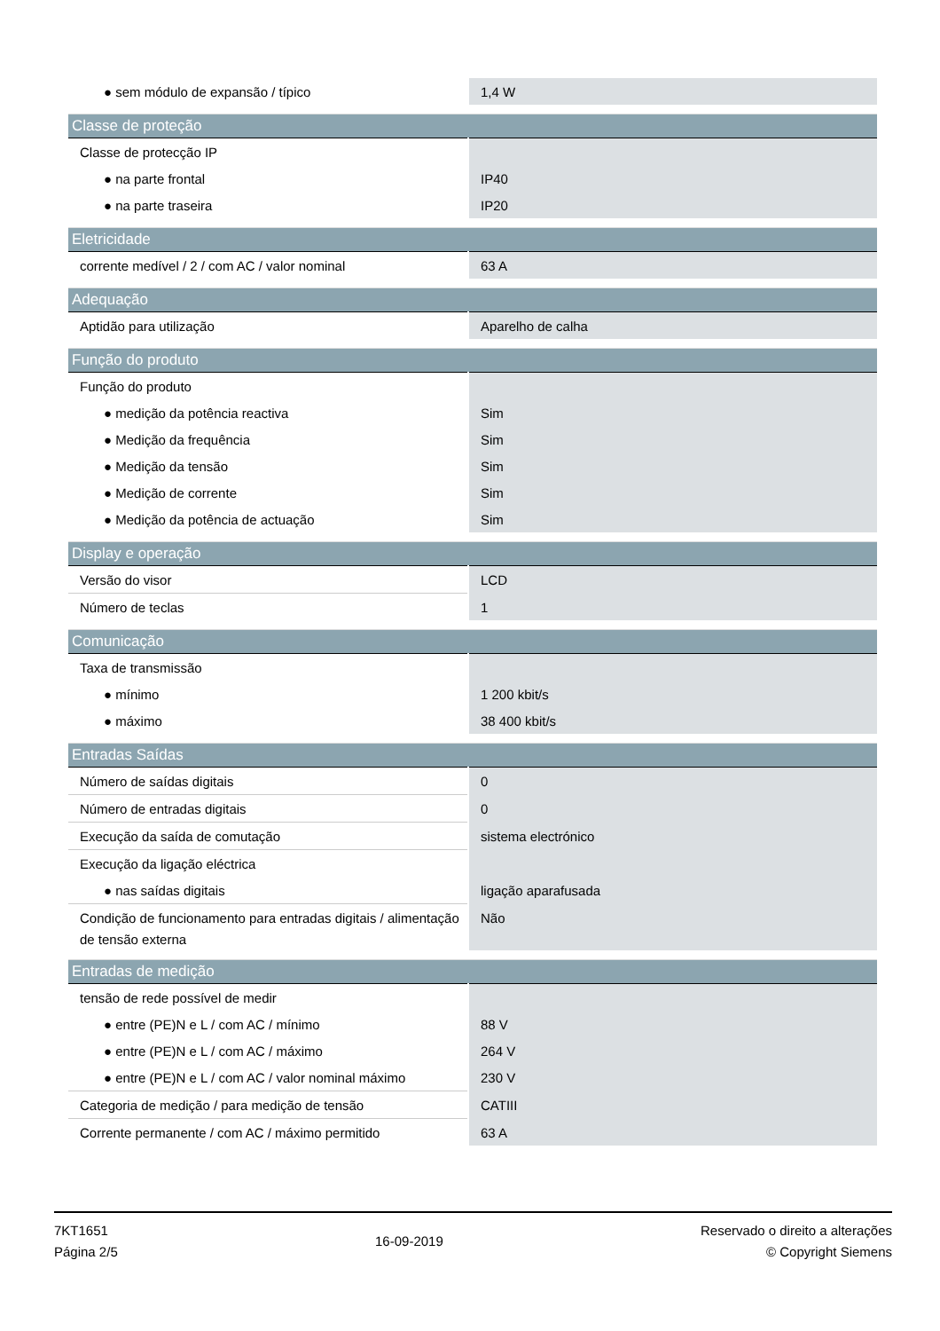| ● sem módulo de expansão / típico | 1,4 W |
| Classe de proteção | |
| Classe de protecção IP | |
| ● na parte frontal | IP40 |
| ● na parte traseira | IP20 |
| Eletricidade | |
| corrente medível / 2 / com AC / valor nominal | 63 A |
| Adequação | |
| Aptidão para utilização | Aparelho de calha |
| Função do produto | |
| Função do produto | |
| ● medição da potência reactiva | Sim |
| ● Medição da frequência | Sim |
| ● Medição da tensão | Sim |
| ● Medição de corrente | Sim |
| ● Medição da potência de actuação | Sim |
| Display e operação | |
| Versão do visor | LCD |
| Número de teclas | 1 |
| Comunicação | |
| Taxa de transmissão | |
| ● mínimo | 1 200 kbit/s |
| ● máximo | 38 400 kbit/s |
| Entradas Saídas | |
| Número de saídas digitais | 0 |
| Número de entradas digitais | 0 |
| Execução da saída de comutação | sistema electrónico |
| Execução da ligação eléctrica | |
| ● nas saídas digitais | ligação aparafusada |
| Condição de funcionamento para entradas digitais / alimentação de tensão externa | Não |
| Entradas de medição | |
| tensão de rede possível de medir | |
| ● entre (PE)N e L / com AC / mínimo | 88 V |
| ● entre (PE)N e L / com AC / máximo | 264 V |
| ● entre (PE)N e L / com AC / valor nominal máximo | 230 V |
| Categoria de medição / para medição de tensão | CATIII |
| Corrente permanente / com AC / máximo permitido | 63 A |
7KT1651
Página 2/5
16-09-2019
Reservado o direito a alterações
© Copyright Siemens